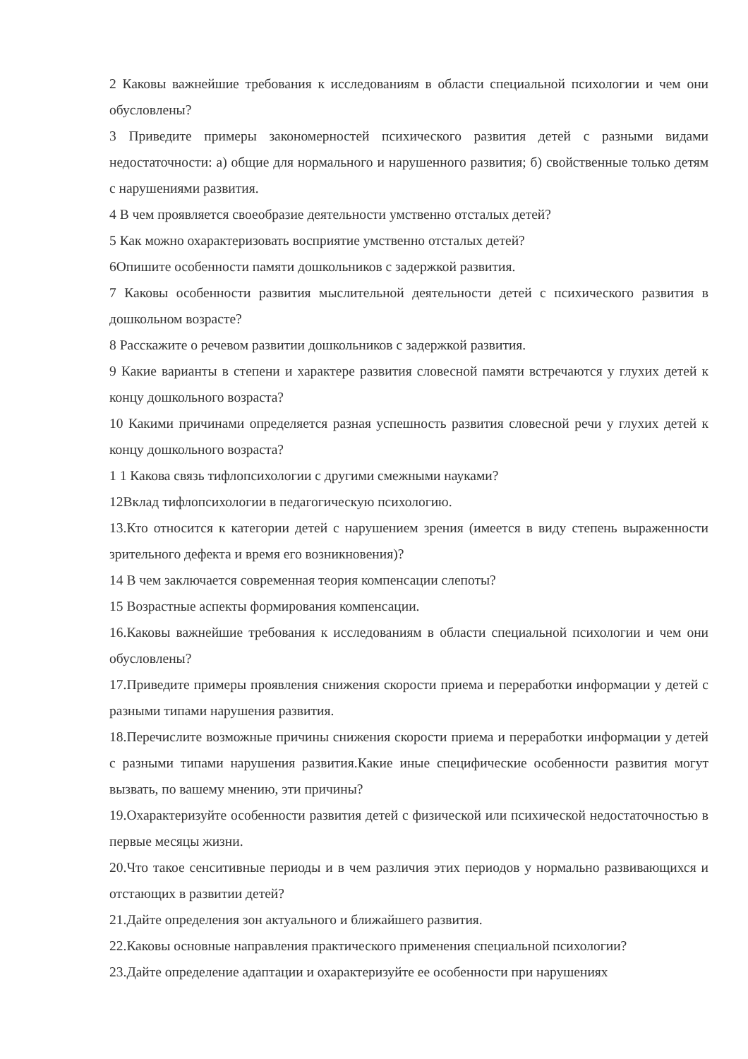2 Каковы важнейшие требования к исследованиям в области специальной психологии и чем они обусловлены?
3 Приведите примеры закономерностей психического развития детей с разными видами недостаточности: а) общие для нормального и нарушенного развития; б) свойственные только детям с нарушениями развития.
4 В чем проявляется своеобразие деятельности умственно отсталых детей?
5 Как можно охарактеризовать восприятие умственно отсталых детей?
6Опишите особенности памяти дошкольников с задержкой развития.
7 Каковы особенности развития мыслительной деятельности детей с психического развития в дошкольном возрасте?
8 Расскажите о речевом развитии дошкольников с задержкой развития.
9 Какие варианты в степени и характере развития словесной памяти встречаются у глухих детей к концу дошкольного возраста?
10 Какими причинами определяется разная успешность развития словесной речи у глухих детей к концу дошкольного возраста?
1 1 Какова связь тифлопсихологии с другими смежными науками?
12Вклад тифлопсихологии в педагогическую психологию.
13.Кто относится к категории детей с нарушением зрения (имеется в виду степень выраженности зрительного дефекта и время его возникновения)?
14 В чем заключается современная теория компенсации слепоты?
15 Возрастные аспекты формирования компенсации.
16.Каковы важнейшие требования к исследованиям в области специальной психологии и чем они обусловлены?
17.Приведите примеры проявления снижения скорости приема и переработки информации у детей с разными типами нарушения развития.
18.Перечислите возможные причины снижения скорости приема и переработки информации у детей с разными типами нарушения развития.Какие иные специфические особенности развития могут вызвать, по вашему мнению, эти причины?
19.Охарактеризуйте особенности развития детей с физической или психической недостаточностью в первые месяцы жизни.
20.Что такое сенситивные периоды и в чем различия этих периодов у нормально развивающихся и отстающих в развитии детей?
21.Дайте определения зон актуального и ближайшего развития.
22.Каковы основные направления практического применения специальной психологии?
23.Дайте определение адаптации и охарактеризуйте ее особенности при нарушениях